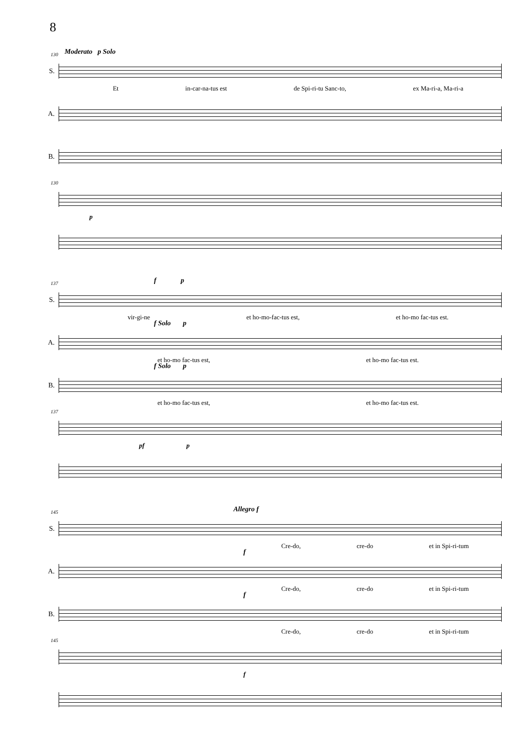8
130 Moderato p Solo
S.
Et in-car-na-tus est de Spi-ri-tu Sanc-to, ex Ma-ri-a, Ma-ri-a
A.
B.
130
p
137 f p
S.
vir-gi-ne et ho-mo-fac-tus est, et ho-mo fac-tus est.
f Solo p
A.
et ho-mo fac-tus est, et ho-mo fac-tus est.
f Solo p
B.
et ho-mo fac-tus est, et ho-mo fac-tus est.
137
pf p
145 Allegro f
S.
Cre-do, cre-do et in Spi-ri-tum
f
A.
Cre-do, cre-do et in Spi-ri-tum
f
B.
Cre-do, cre-do et in Spi-ri-tum
145
f